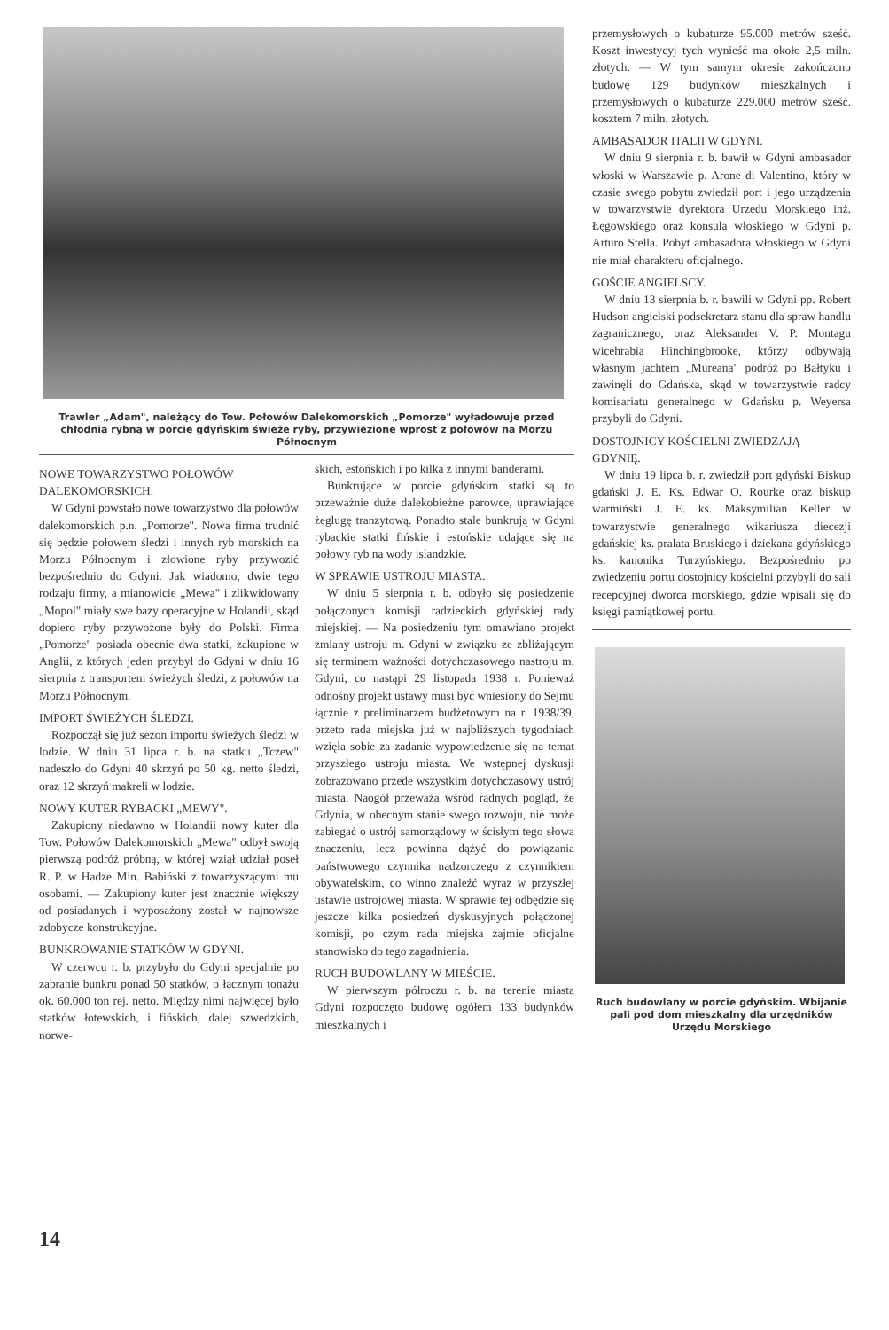Trawler „Adam", należący do Tow. Połowów Dalekomorskich „Pomorze" wyładowuje przed chłodnią rybną w porcie gdyńskim świeże ryby, przywiezione wprost z połowów na Morzu Północnym
NOWE TOWARZYSTWO POŁOWÓW DALEKOMORSKICH.
W Gdyni powstało nowe towarzystwo dla połowów dalekomorskich p.n. „Pomorze". Nowa firma trudnić się będzie połowem śledzi i innych ryb morskich na Morzu Północnym i złowione ryby przywozić bezpośrednio do Gdyni. Jak wiadomo, dwie tego rodzaju firmy, a mianowicie „Mewa" i zlikwidowany „Mopol" miały swe bazy operacyjne w Holandii, skąd dopiero ryby przywożone były do Polski. Firma „Pomorze" posiada obecnie dwa statki, zakupione w Anglii, z których jeden przybył do Gdyni w dniu 16 sierpnia z transportem świeżych śledzi, z połowów na Morzu Północnym.
IMPORT ŚWIEŻYCH ŚLEDZI.
Rozpoczął się już sezon importu świeżych śledzi w lodzie. W dniu 31 lipca r. b. na statku „Tczew" nadeszło do Gdyni 40 skrzyń po 50 kg. netto śledzi, oraz 12 skrzyń makreli w lodzie.
NOWY KUTER RYBACKI „MEWY".
Zakupiony niedawno w Holandii nowy kuter dla Tow. Połowów Dalekomorskich „Mewa" odbył swoją pierwszą podróż próbną, w której wziął udział poseł R. P. w Hadze Min. Babiński z towarzyszącymi mu osobami. — Zakupiony kuter jest znacznie większy od posiadanych i wyposażony został w najnowsze zdobycze konstrukcyjne.
BUNKROWANIE STATKÓW W GDYNI.
W czerwcu r. b. przybyło do Gdyni specjalnie po zabranie bunkru ponad 50 statków, o łącznym tonażu ok. 60.000 ton rej. netto. Między nimi najwięcej było statków łotewskich, i fińskich, dalej szwedzkich, norwe-
skich, estońskich i po kilka z innymi banderami.
Bunkrujące w porcie gdyńskim statki są to przeważnie duże dalekobieżne parowce, uprawiające żeglugę tranzytową. Ponadto stale bunkrują w Gdyni rybackie statki fińskie i estońskie udające się na połowy ryb na wody islandzkie.
W SPRAWIE USTROJU MIASTA.
W dniu 5 sierpnia r. b. odbyło się posiedzenie połączonych komisji radzieckich gdyńskiej rady miejskiej. — Na posiedzeniu tym omawiano projekt zmiany ustroju m. Gdyni w związku ze zbliżającym się terminem ważności dotychczasowego nastroju m. Gdyni, co nastąpi 29 listopada 1938 r. Ponieważ odnośny projekt ustawy musi być wniesiony do Sejmu łącznie z preliminarzem budżetowym na r. 1938/39, przeto rada miejska już w najbliższych tygodniach wzięła sobie za zadanie wypowiedzenie się na temat przyszłego ustroju miasta. We wstępnej dyskusji zobrazowano przede wszystkim dotychczasowy ustrój miasta. Naogół przeważa wśród radnych pogląd, że Gdynia, w obecnym stanie swego rozwoju, nie może zabiegać o ustrój samorządowy w ścisłym tego słowa znaczeniu, lecz powinna dążyć do powiązania państwowego czynnika nadzorczego z czynnikiem obywatelskim, co winno znaleźć wyraz w przyszłej ustawie ustrojowej miasta. W sprawie tej odbędzie się jeszcze kilka posiedzeń dyskusyjnych połączonej komisji, po czym rada miejska zajmie oficjalne stanowisko do tego zagadnienia.
RUCH BUDOWLANY W MIEŚCIE.
W pierwszym półroczu r. b. na terenie miasta Gdyni rozpoczęto budowę ogółem 133 budynków mieszkalnych i
przemysłowych o kubaturze 95.000 metrów sześć. Koszt inwestycyj tych wynieść ma około 2,5 miln. złotych. — W tym samym okresie zakończono budowę 129 budynków mieszkalnych i przemysłowych o kubaturze 229.000 metrów sześć. kosztem 7 miln. złotych.
AMBASADOR ITALII W GDYNI.
W dniu 9 sierpnia r. b. bawił w Gdyni ambasador włoski w Warszawie p. Arone di Valentino, który w czasie swego pobytu zwiedził port i jego urządzenia w towarzystwie dyrektora Urzędu Morskiego inż. Łęgowskiego oraz konsula włoskiego w Gdyni p. Arturo Stella. Pobyt ambasadora włoskiego w Gdyni nie miał charakteru oficjalnego.
GOŚCIE ANGIELSCY.
W dniu 13 sierpnia b. r. bawili w Gdyni pp. Robert Hudson angielski podsekretarz stanu dla spraw handlu zagranicznego, oraz Aleksander V. P. Montagu wicehrabia Hinchingbrooke, którzy odbywają własnym jachtem „Mureana" podróż po Bałtyku i zawinęli do Gdańska, skąd w towarzystwie radcy komisariatu generalnego w Gdańsku p. Weyersa przybyli do Gdyni.
DOSTOJNICY KOŚCIELNI ZWIEDZAJĄ GDYNIĘ.
W dniu 19 lipca b. r. zwiedził port gdyński Biskup gdański J. E. Ks. Edwar O. Rourke oraz biskup warmiński J. E. ks. Maksymilian Keller w towarzystwie generalnego wikariusza diecezji gdańskiej ks. prałata Bruskiego i dziekana gdyńskiego ks. kanonika Turzyńskiego. Bezpośrednio po zwiedzeniu portu dostojnicy kościelni przybyli do sali recepcyjnej dworca morskiego, gdzie wpisali się do księgi pamiątkowej portu.
Ruch budowlany w porcie gdyńskim. Wbijanie pali pod dom mieszkalny dla urzędników Urzędu Morskiego
14